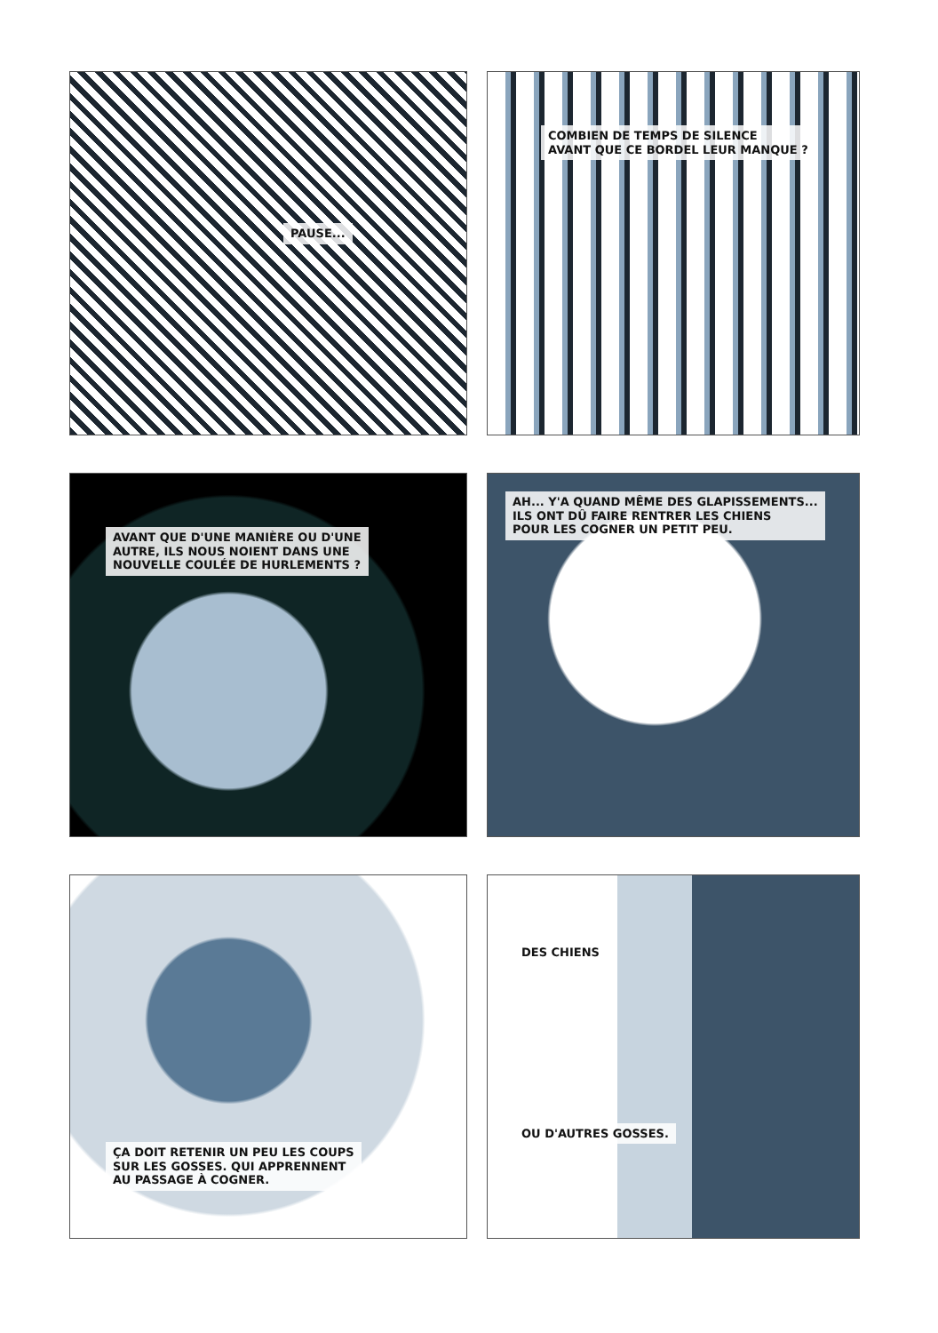PAUSE...
COMBIEN DE TEMPS DE SILENCE
AVANT QUE CE BORDEL LEUR MANQUE ?
AVANT QUE D'UNE MANIÈRE OU D'UNE
AUTRE, ILS NOUS NOIENT DANS UNE
NOUVELLE COULÉE DE HURLEMENTS ?
AH... Y'A QUAND MÊME DES GLAPISSEMENTS...
ILS ONT DÛ FAIRE RENTRER LES CHIENS
POUR LES COGNER UN PETIT PEU.
ÇA DOIT RETENIR UN PEU LES COUPS
SUR LES GOSSES. QUI APPRENNENT
AU PASSAGE À COGNER.
DES CHIENS
OU D'AUTRES GOSSES.